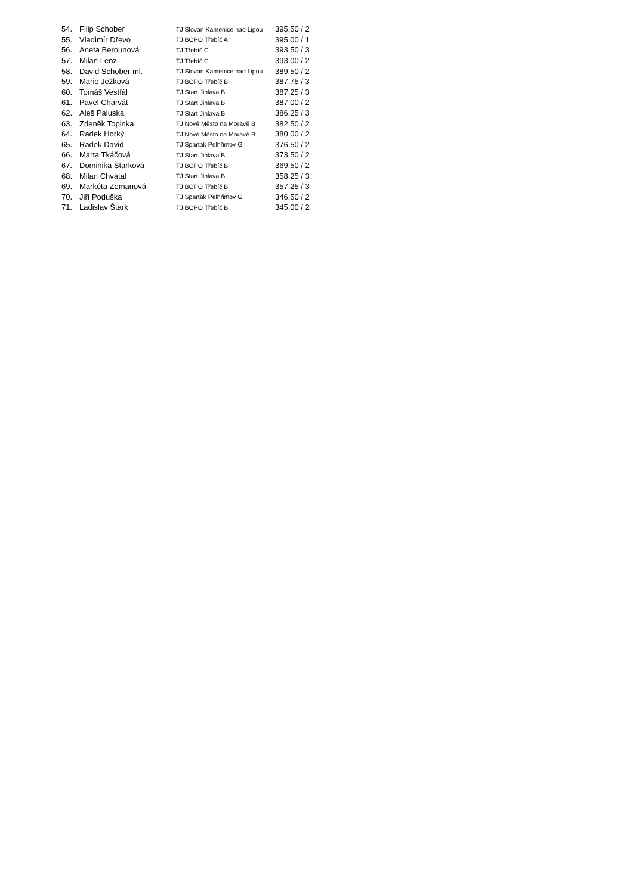| 54. | Filip Schober | TJ Slovan Kamenice nad Lipou | 395.50 / 2 |
| 55. | Vladimír Dřevo | TJ BOPO Třebíč A | 395.00 / 1 |
| 56. | Aneta Berounová | TJ Třebíč C | 393.50 / 3 |
| 57. | Milan Lenz | TJ Třebíč C | 393.00 / 2 |
| 58. | David Schober ml. | TJ Slovan Kamenice nad Lipou | 389.50 / 2 |
| 59. | Marie Ježková | TJ BOPO Třebíč B | 387.75 / 3 |
| 60. | Tomáš Vestfál | TJ Start Jihlava B | 387.25 / 3 |
| 61. | Pavel Charvát | TJ Start Jihlava B | 387.00 / 2 |
| 62. | Aleš Paluska | TJ Start Jihlava B | 386.25 / 3 |
| 63. | Zdeněk Topinka | TJ Nové Město na Moravě B | 382.50 / 2 |
| 64. | Radek Horký | TJ Nové Město na Moravě B | 380.00 / 2 |
| 65. | Radek David | TJ Spartak Pelhřimov G | 376.50 / 2 |
| 66. | Marta Tkáčová | TJ Start Jihlava B | 373.50 / 2 |
| 67. | Dominika Štarková | TJ BOPO Třebíč B | 369.50 / 2 |
| 68. | Milan Chvátal | TJ Start Jihlava B | 358.25 / 3 |
| 69. | Markéta Zemanová | TJ BOPO Třebíč B | 357.25 / 3 |
| 70. | Jiří Poduška | TJ Spartak Pelhřimov G | 346.50 / 2 |
| 71. | Ladislav Štark | TJ BOPO Třebíč B | 345.00 / 2 |